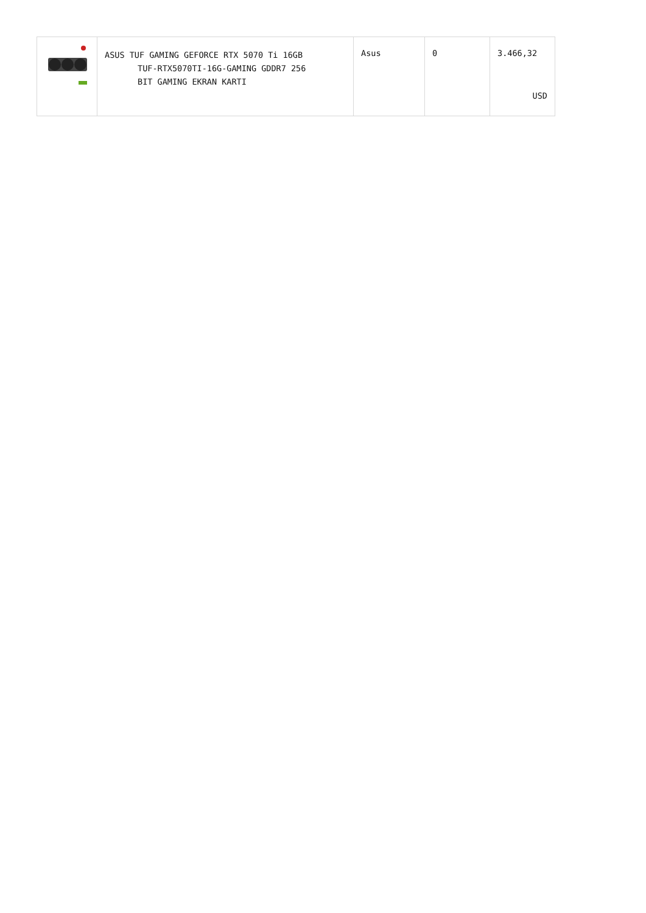| | ASUS TUF GAMING GEFORCE RTX 5070 Ti 16GB TUF-RTX5070TI-16G-GAMING GDDR7 256 BIT GAMING EKRAN KARTI | Asus | 0 | 3.466,32 USD |